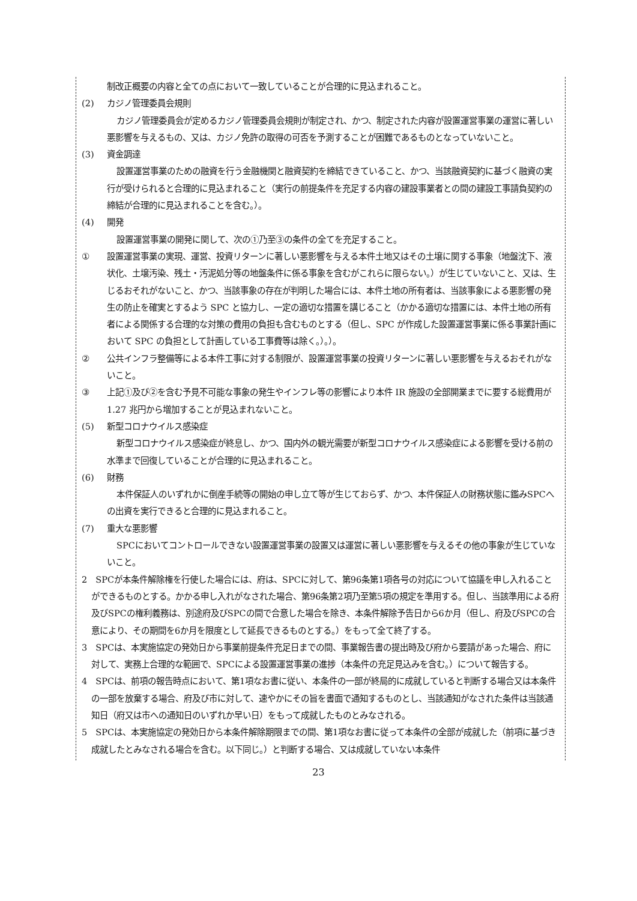制改正概要の内容と全ての点において一致していることが合理的に見込まれること。
(2) カジノ管理委員会規則
カジノ管理委員会が定めるカジノ管理委員会規則が制定され、かつ、制定された内容が設置運営事業の運営に著しい悪影響を与えるもの、又は、カジノ免許の取得の可否を予測することが困難であるものとなっていないこと。
(3) 資金調達
設置運営事業のための融資を行う金融機関と融資契約を締結できていること、かつ、当該融資契約に基づく融資の実行が受けられると合理的に見込まれること（実行の前提条件を充足する内容の建設事業者との間の建設工事請負契約の締結が合理的に見込まれることを含む。）。
(4) 開発
設置運営事業の開発に関して、次の①乃至③の条件の全てを充足すること。
① 設置運営事業の実現、運営、投資リターンに著しい悪影響を与える本件土地又はその土壌に関する事象（地盤沈下、液状化、土壌汚染、残土・汚泥処分等の地盤条件に係る事象を含むがこれらに限らない。）が生じていないこと、又は、生じるおそれがないこと、かつ、当該事象の存在が判明した場合には、本件土地の所有者は、当該事象による悪影響の発生の防止を確実とするよう SPC と協力し、一定の適切な措置を講じること（かかる適切な措置には、本件土地の所有者による関係する合理的な対策の費用の負担も含むものとする（但し、SPC が作成した設置運営事業に係る事業計画において SPC の負担として計画している工事費等は除く。）。）。
② 公共インフラ整備等による本件工事に対する制限が、設置運営事業の投資リターンに著しい悪影響を与えるおそれがないこと。
③ 上記①及び②を含む予見不可能な事象の発生やインフレ等の影響により本件 IR 施設の全部開業までに要する総費用が 1.27 兆円から増加することが見込まれないこと。
(5) 新型コロナウイルス感染症
新型コロナウイルス感染症が終息し、かつ、国内外の観光需要が新型コロナウイルス感染症による影響を受ける前の水準まで回復していることが合理的に見込まれること。
(6) 財務
本件保証人のいずれかに倒産手続等の開始の申し立て等が生じておらず、かつ、本件保証人の財務状態に鑑みSPCへの出資を実行できると合理的に見込まれること。
(7) 重大な悪影響
SPCにおいてコントロールできない設置運営事業の設置又は運営に著しい悪影響を与えるその他の事象が生じていないこと。
2　SPCが本条件解除権を行使した場合には、府は、SPCに対して、第96条第1項各号の対応について協議を申し入れることができるものとする。かかる申し入れがなされた場合、第96条第2項乃至第5項の規定を準用する。但し、当該準用による府及びSPCの権利義務は、別途府及びSPCの間で合意した場合を除き、本条件解除予告日から6か月（但し、府及びSPCの合意により、その期間を6か月を限度として延長できるものとする。）をもって全て終了する。
3　SPCは、本実施協定の発効日から事業前提条件充足日までの間、事業報告書の提出時及び府から要請があった場合、府に対して、実務上合理的な範囲で、SPCによる設置運営事業の進捗（本条件の充足見込みを含む。）について報告する。
4　SPCは、前項の報告時点において、第1項なお書に従い、本条件の一部が終局的に成就していると判断する場合又は本条件の一部を放棄する場合、府及び市に対して、速やかにその旨を書面で通知するものとし、当該通知がなされた条件は当該通知日（府又は市への通知日のいずれか早い日）をもって成就したものとみなされる。
5　SPCは、本実施協定の発効日から本条件解除期限までの間、第1項なお書に従って本条件の全部が成就した（前項に基づき成就したとみなされる場合を含む。以下同じ。）と判断する場合、又は成就していない本条件
23